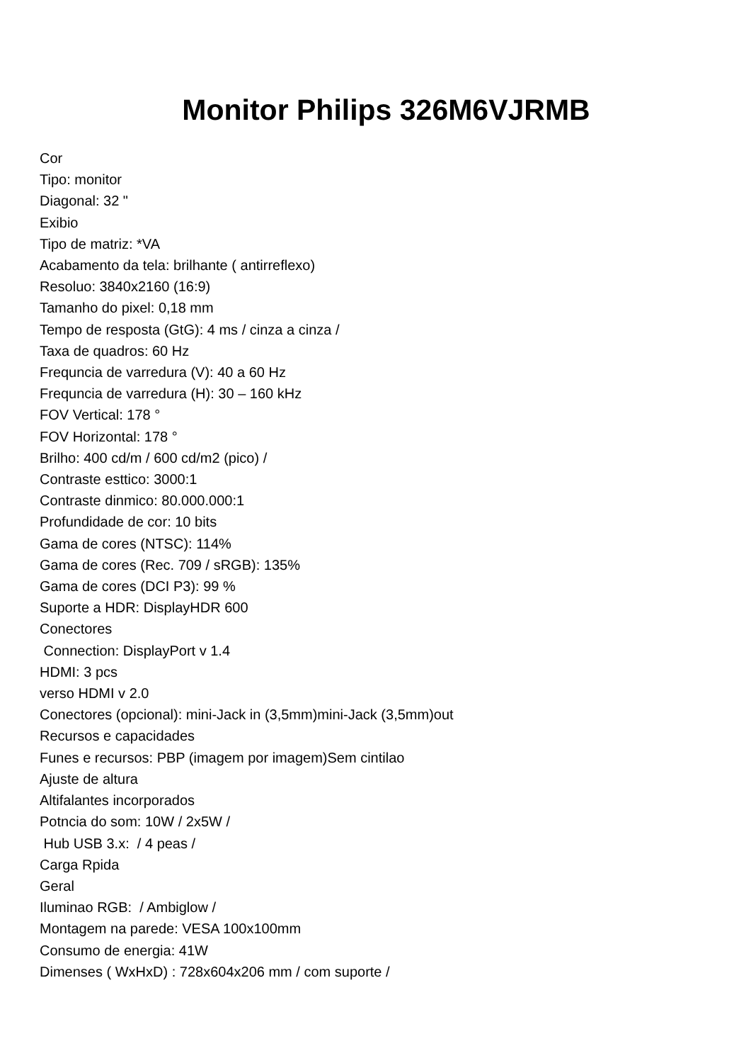Monitor Philips 326M6VJRMB
Cor
Tipo: monitor
Diagonal: 32 "
Exibio
Tipo de matriz: *VA
Acabamento da tela: brilhante ( antirreflexo)
Resoluo: 3840x2160 (16:9)
Tamanho do pixel: 0,18 mm
Tempo de resposta (GtG): 4 ms / cinza a cinza /
Taxa de quadros: 60 Hz
Frequncia de varredura (V): 40 a 60 Hz
Frequncia de varredura (H): 30 – 160 kHz
FOV Vertical: 178 °
FOV Horizontal: 178 °
Brilho: 400 cd/m / 600 cd/m2 (pico) /
Contraste esttico: 3000:1
Contraste dinmico: 80.000.000:1
Profundidade de cor: 10 bits
Gama de cores (NTSC): 114%
Gama de cores (Rec. 709 / sRGB): 135%
Gama de cores (DCI P3): 99 %
Suporte a HDR: DisplayHDR 600
Conectores
Connection: DisplayPort v 1.4
HDMI: 3 pcs
verso HDMI v 2.0
Conectores (opcional): mini-Jack in (3,5mm)mini-Jack (3,5mm)out
Recursos e capacidades
Funes e recursos: PBP (imagem por imagem)Sem cintilao
Ajuste de altura
Altifalantes incorporados
Potncia do som: 10W / 2x5W /
Hub USB 3.x: / 4 peas /
Carga Rpida
Geral
Iluminao RGB: / Ambiglow /
Montagem na parede: VESA 100x100mm
Consumo de energia: 41W
Dimenses ( WxHxD) : 728x604x206 mm / com suporte /